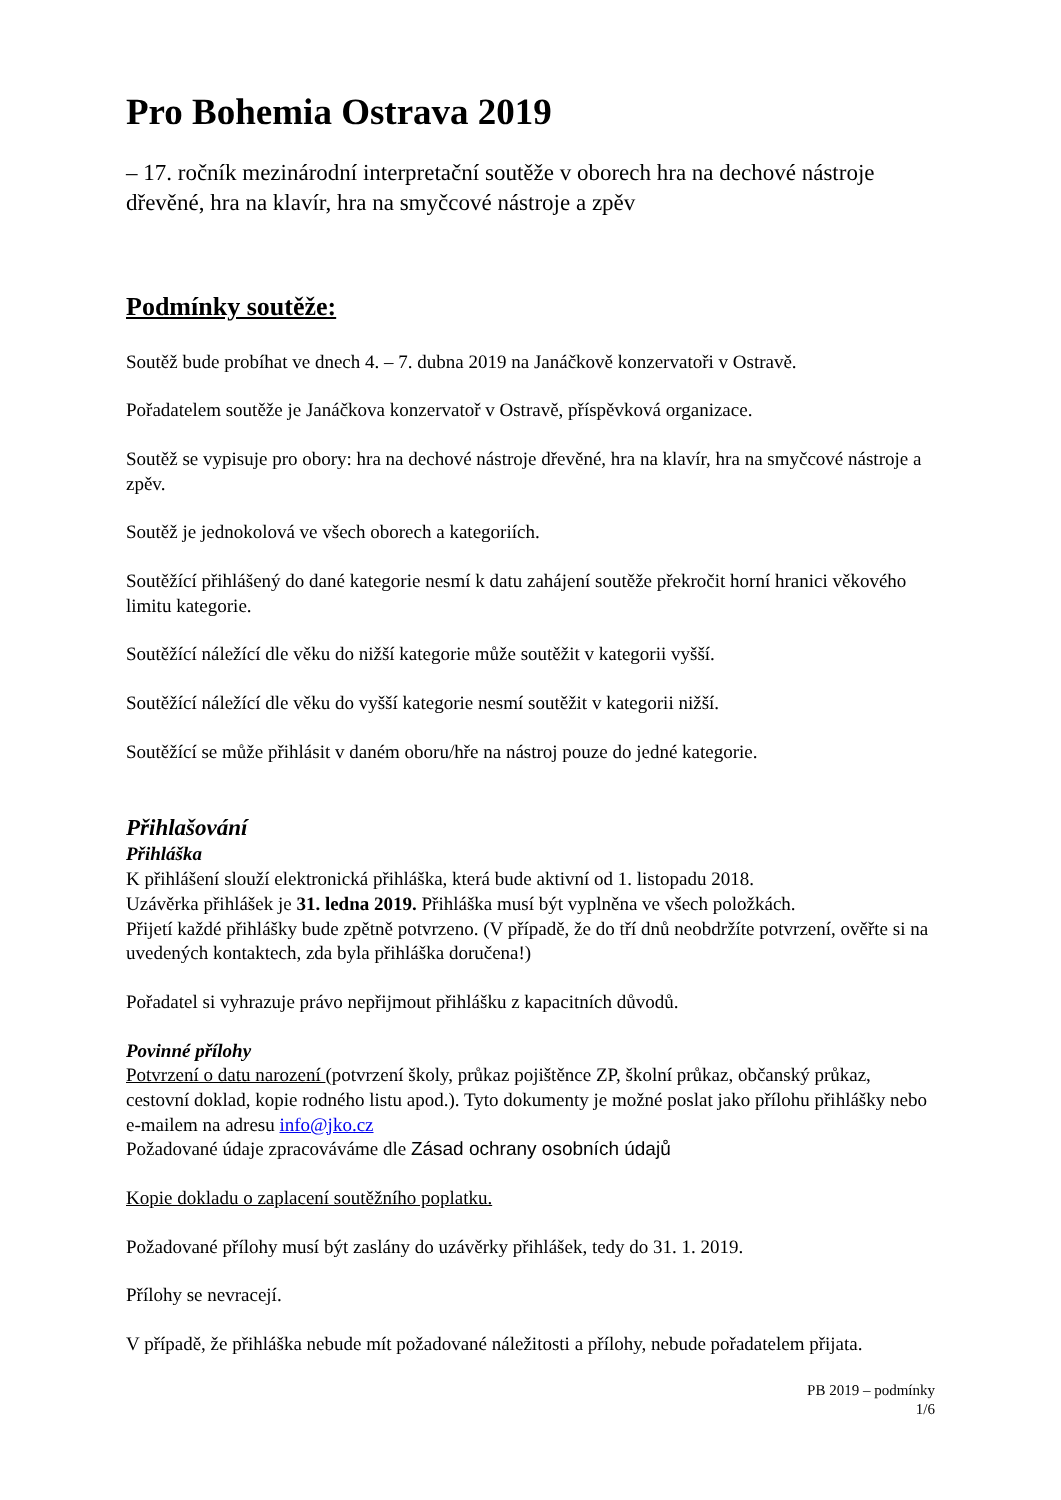Pro Bohemia Ostrava 2019
– 17. ročník mezinárodní interpretační soutěže v oborech hra na dechové nástroje dřevěné, hra na klavír, hra na smyčcové nástroje a zpěv
Podmínky soutěže:
Soutěž bude probíhat ve dnech 4. – 7. dubna 2019 na Janáčkově konzervatoři v Ostravě.
Pořadatelem soutěže je Janáčkova konzervatoř v Ostravě, příspěvková organizace.
Soutěž se vypisuje pro obory: hra na dechové nástroje dřevěné, hra na klavír, hra na smyčcové nástroje a zpěv.
Soutěž je jednokolová ve všech oborech a kategoriích.
Soutěžící přihlášený do dané kategorie nesmí k datu zahájení soutěže překročit horní hranici věkového limitu kategorie.
Soutěžící náležící dle věku do nižší kategorie může soutěžit v kategorii vyšší.
Soutěžící náležící dle věku do vyšší kategorie nesmí soutěžit v kategorii nižší.
Soutěžící se může přihlásit v daném oboru/hře na nástroj pouze do jedné kategorie.
Přihlašování
Přihláška
K přihlášení slouží elektronická přihláška, která bude aktivní od 1. listopadu 2018.
Uzávěrka přihlášek je 31. ledna 2019. Přihláška musí být vyplněna ve všech položkách.
Přijetí každé přihlášky bude zpětně potvrzeno. (V případě, že do tří dnů neobdržíte potvrzení, ověřte si na uvedených kontaktech, zda byla přihláška doručena!)
Pořadatel si vyhrazuje právo nepřijmout přihlášku z kapacitních důvodů.
Povinné přílohy
Potvrzení o datu narození (potvrzení školy, průkaz pojištěnce ZP, školní průkaz, občanský průkaz, cestovní doklad, kopie rodného listu apod.). Tyto dokumenty je možné poslat jako přílohu přihlášky nebo e-mailem na adresu info@jko.cz
Požadované údaje zpracováváme dle Zásad ochrany osobních údajů
Kopie dokladu o zaplacení soutěžního poplatku.
Požadované přílohy musí být zaslány do uzávěrky přihlášek, tedy do 31. 1. 2019.
Přílohy se nevracejí.
V případě, že přihláška nebude mít požadované náležitosti a přílohy, nebude pořadatelem přijata.
PB 2019 – podmínky
1/6